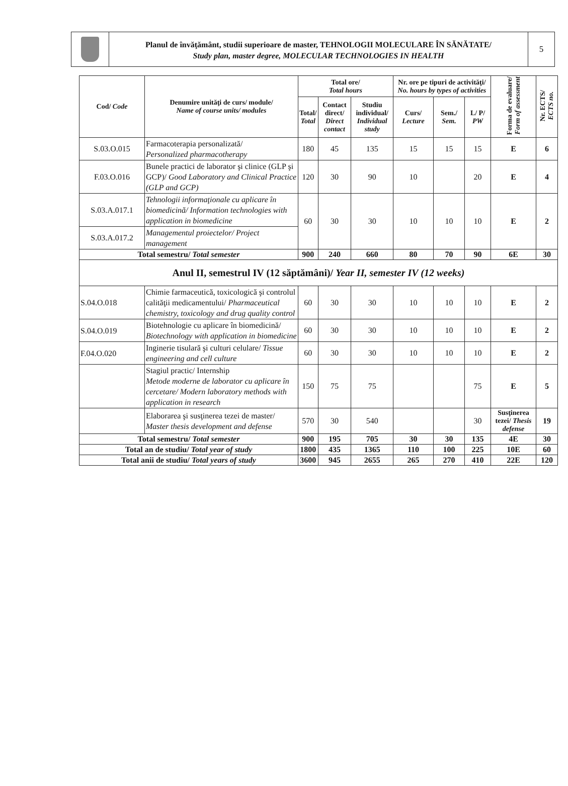Planul de învăţământ, studii superioare de master, TEHNOLOGII MOLECULARE ÎN SĂNĂTATE/
Study plan, master degree, MOLECULAR TECHNOLOGIES IN HEALTH
5
| Cod/ Code | Denumire unităţi de curs/ module/ Name of course units/ modules | Total ore/ Total hours | | | Nr. ore pe tipuri de activităţi/ No. hours by types of activities | | | Forma de evaluare/ Form of assessment | Nr. ECTS/ ECTS no. |
| --- | --- | --- | --- | --- | --- | --- | --- | --- | --- |
| | | Total/ Total | Contact direct/ Direct contact | Studiu individual/ Individual study | Curs/ Lecture | Sem./ Sem. | L/ P/ PW | | |
| S.03.O.015 | Farmacoterapia personalizată/ Personalized pharmacotherapy | 180 | 45 | 135 | 15 | 15 | 15 | E | 6 |
| F.03.O.016 | Bunele practici de laborator şi clinice (GLP şi GCP)/ Good Laboratory and Clinical Practice (GLP and GCP) | 120 | 30 | 90 | 10 | | 20 | E | 4 |
| S.03.A.017.1 | Tehnologii informaţionale cu aplicare în biomedicină/ Information technologies with application in biomedicine | 60 | 30 | 30 | 10 | 10 | 10 | E | 2 |
| S.03.A.017.2 | Managementul proiectelor/ Project management | | | | | | | | |
| Total semestru/ Total semester | | 900 | 240 | 660 | 80 | 70 | 90 | 6E | 30 |
| Anul II, semestrul IV (12 săptămâni)/ Year II, semester IV (12 weeks) | | | | | | | | | |
| S.04.O.018 | Chimie farmaceutică, toxicologică şi controlul calităţii medicamentului/ Pharmaceutical chemistry, toxicology and drug quality control | 60 | 30 | 30 | 10 | 10 | 10 | E | 2 |
| S.04.O.019 | Biotehnologie cu aplicare în biomedicină/ Biotechnology with application in biomedicine | 60 | 30 | 30 | 10 | 10 | 10 | E | 2 |
| F.04.O.020 | Inginerie tisulară şi culturi celulare/ Tissue engineering and cell culture | 60 | 30 | 30 | 10 | 10 | 10 | E | 2 |
| | Stagiul practic/ Internship Metode moderne de laborator cu aplicare în cercetare/ Modern laboratory methods with application in research | 150 | 75 | 75 | | | 75 | E | 5 |
| | Elaborarea şi susţinerea tezei de master/ Master thesis development and defense | 570 | 30 | 540 | | | 30 | Susţinerea tezei/ Thesis defense | 19 |
| Total semestru/ Total semester | | 900 | 195 | 705 | 30 | 30 | 135 | 4E | 30 |
| Total an de studiu/ Total year of study | | 1800 | 435 | 1365 | 110 | 100 | 225 | 10E | 60 |
| Total anii de studiu/ Total years of study | | 3600 | 945 | 2655 | 265 | 270 | 410 | 22E | 120 |